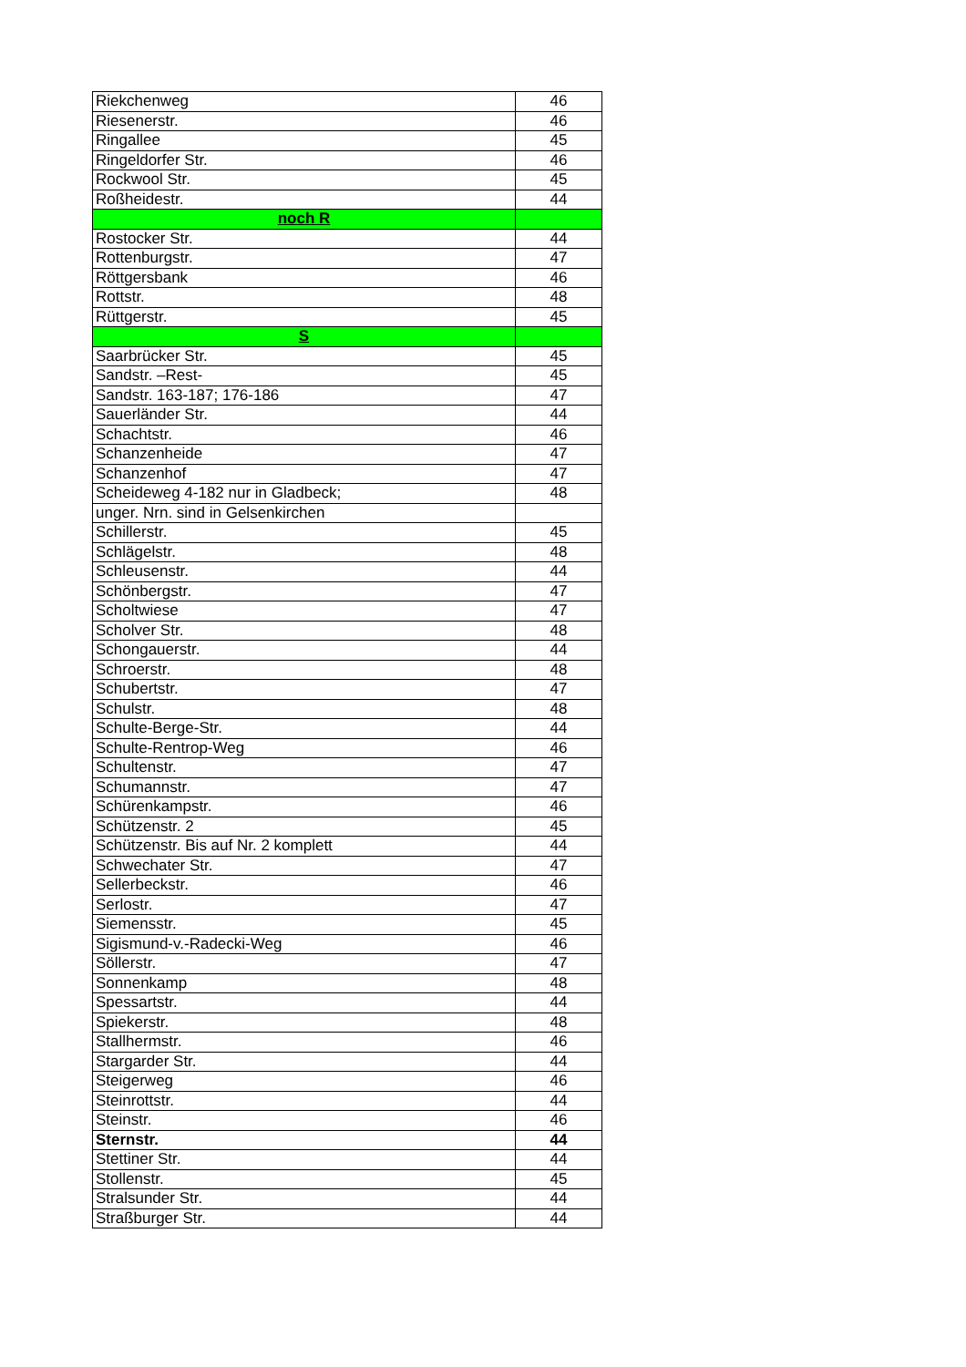| Riekchenweg | 46 |
| Riesenerstr. | 46 |
| Ringallee | 45 |
| Ringeldorfer Str. | 46 |
| Rockwool Str. | 45 |
| Roßheidestr. | 44 |
| noch R | |
| Rostocker Str. | 44 |
| Rottenburgstr. | 47 |
| Röttgersbank | 46 |
| Rottstr. | 48 |
| Rüttgerstr. | 45 |
| S | |
| Saarbrücker Str. | 45 |
| Sandstr. –Rest- | 45 |
| Sandstr. 163-187; 176-186 | 47 |
| Sauerländer Str. | 44 |
| Schachtstr. | 46 |
| Schanzenheide | 47 |
| Schanzenhof | 47 |
| Scheideweg 4-182 nur in Gladbeck; | 48 |
| unger. Nrn. sind in Gelsenkirchen | |
| Schillerstr. | 45 |
| Schlägelstr. | 48 |
| Schleusenstr. | 44 |
| Schönbergstr. | 47 |
| Scholtwiese | 47 |
| Scholver Str. | 48 |
| Schongauerstr. | 44 |
| Schroerstr. | 48 |
| Schubertstr. | 47 |
| Schulstr. | 48 |
| Schulte-Berge-Str. | 44 |
| Schulte-Rentrop-Weg | 46 |
| Schultenstr. | 47 |
| Schumannstr. | 47 |
| Schürenkampstr. | 46 |
| Schützenstr. 2 | 45 |
| Schützenstr. Bis auf Nr. 2 komplett | 44 |
| Schwechater Str. | 47 |
| Sellerbeckstr. | 46 |
| Serlostr. | 47 |
| Siemensstr. | 45 |
| Sigismund-v.-Radecki-Weg | 46 |
| Söllerstr. | 47 |
| Sonnenkamp | 48 |
| Spessartstr. | 44 |
| Spiekerstr. | 48 |
| Stallhermstr. | 46 |
| Stargarder Str. | 44 |
| Steigerweg | 46 |
| Steinrottstr. | 44 |
| Steinstr. | 46 |
| Sternstr. | 44 |
| Stettiner Str. | 44 |
| Stollenstr. | 45 |
| Stralsunder Str. | 44 |
| Straßburger Str. | 44 |